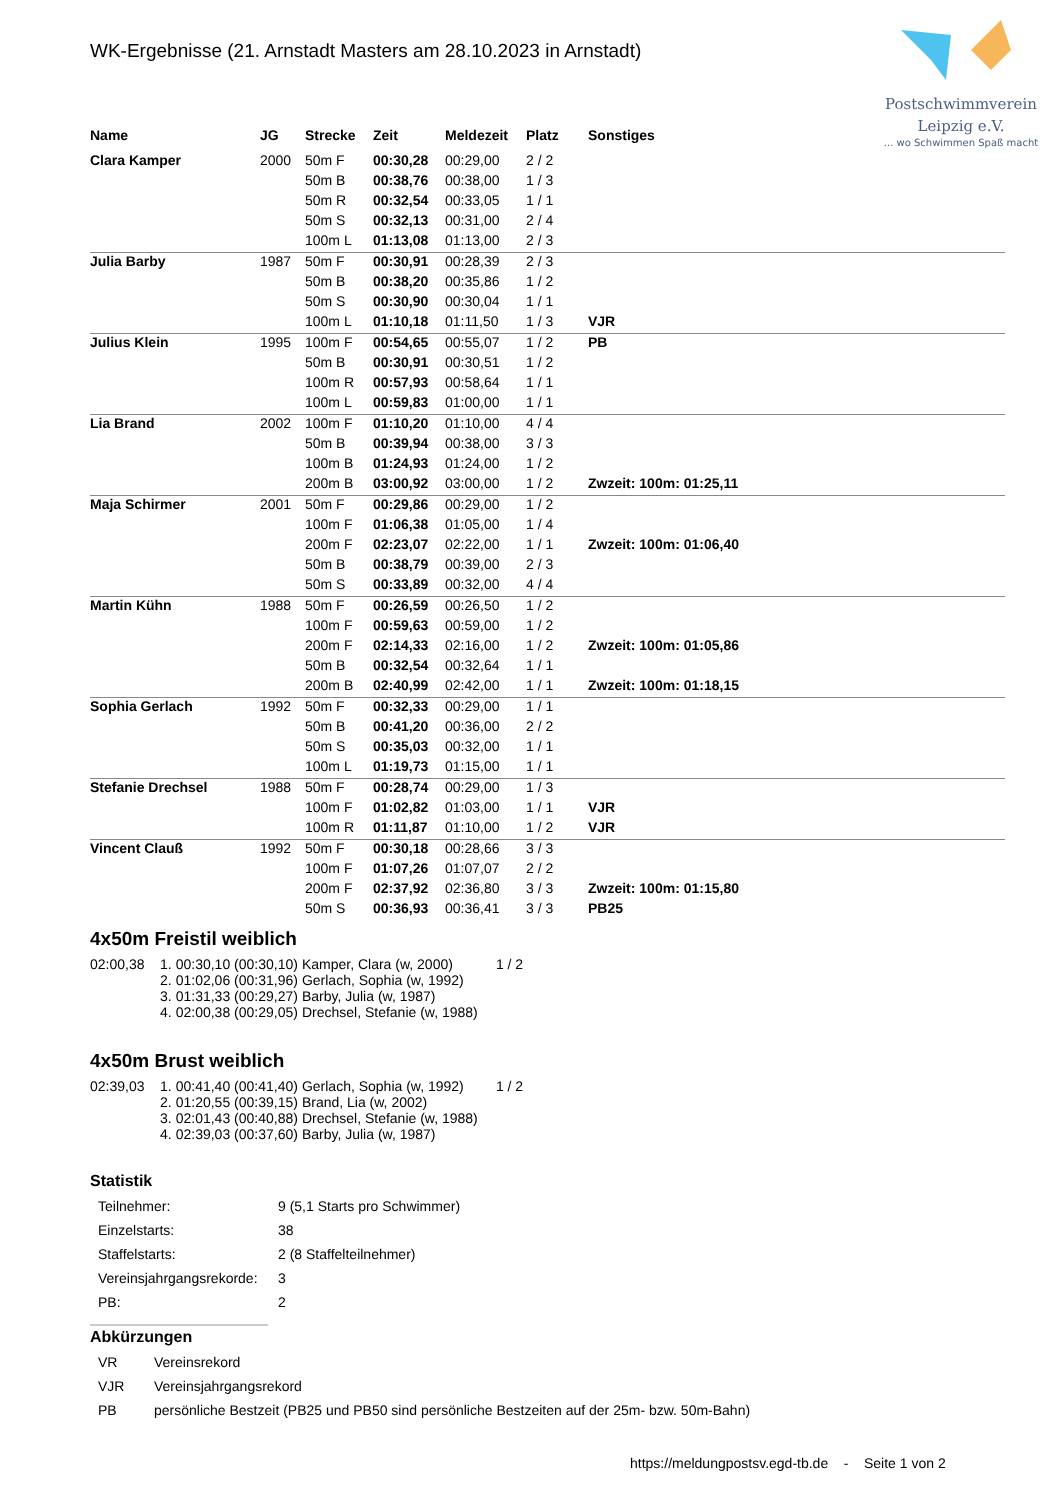Postschwimmverein
Leipzig e.V.
... wo Schwimmen Spaß macht
WK-Ergebnisse (21. Arnstadt Masters am 28.10.2023 in Arnstadt)
| Name | JG | Strecke | Zeit | Meldezeit | Platz | Sonstiges |
| --- | --- | --- | --- | --- | --- | --- |
| Clara Kamper | 2000 | 50m F | 00:30,28 | 00:29,00 | 2 / 2 | |
| | | 50m B | 00:38,76 | 00:38,00 | 1 / 3 | |
| | | 50m R | 00:32,54 | 00:33,05 | 1 / 1 | |
| | | 50m S | 00:32,13 | 00:31,00 | 2 / 4 | |
| | | 100m L | 01:13,08 | 01:13,00 | 2 / 3 | |
| Julia Barby | 1987 | 50m F | 00:30,91 | 00:28,39 | 2 / 3 | |
| | | 50m B | 00:38,20 | 00:35,86 | 1 / 2 | |
| | | 50m S | 00:30,90 | 00:30,04 | 1 / 1 | |
| | | 100m L | 01:10,18 | 01:11,50 | 1 / 3 | VJR |
| Julius Klein | 1995 | 100m F | 00:54,65 | 00:55,07 | 1 / 2 | PB |
| | | 50m B | 00:30,91 | 00:30,51 | 1 / 2 | |
| | | 100m R | 00:57,93 | 00:58,64 | 1 / 1 | |
| | | 100m L | 00:59,83 | 01:00,00 | 1 / 1 | |
| Lia Brand | 2002 | 100m F | 01:10,20 | 01:10,00 | 4 / 4 | |
| | | 50m B | 00:39,94 | 00:38,00 | 3 / 3 | |
| | | 100m B | 01:24,93 | 01:24,00 | 1 / 2 | |
| | | 200m B | 03:00,92 | 03:00,00 | 1 / 2 | Zwzeit: 100m: 01:25,11 |
| Maja Schirmer | 2001 | 50m F | 00:29,86 | 00:29,00 | 1 / 2 | |
| | | 100m F | 01:06,38 | 01:05,00 | 1 / 4 | |
| | | 200m F | 02:23,07 | 02:22,00 | 1 / 1 | Zwzeit: 100m: 01:06,40 |
| | | 50m B | 00:38,79 | 00:39,00 | 2 / 3 | |
| | | 50m S | 00:33,89 | 00:32,00 | 4 / 4 | |
| Martin Kühn | 1988 | 50m F | 00:26,59 | 00:26,50 | 1 / 2 | |
| | | 100m F | 00:59,63 | 00:59,00 | 1 / 2 | |
| | | 200m F | 02:14,33 | 02:16,00 | 1 / 2 | Zwzeit: 100m: 01:05,86 |
| | | 50m B | 00:32,54 | 00:32,64 | 1 / 1 | |
| | | 200m B | 02:40,99 | 02:42,00 | 1 / 1 | Zwzeit: 100m: 01:18,15 |
| Sophia Gerlach | 1992 | 50m F | 00:32,33 | 00:29,00 | 1 / 1 | |
| | | 50m B | 00:41,20 | 00:36,00 | 2 / 2 | |
| | | 50m S | 00:35,03 | 00:32,00 | 1 / 1 | |
| | | 100m L | 01:19,73 | 01:15,00 | 1 / 1 | |
| Stefanie Drechsel | 1988 | 50m F | 00:28,74 | 00:29,00 | 1 / 3 | |
| | | 100m F | 01:02,82 | 01:03,00 | 1 / 1 | VJR |
| | | 100m R | 01:11,87 | 01:10,00 | 1 / 2 | VJR |
| Vincent Clauß | 1992 | 50m F | 00:30,18 | 00:28,66 | 3 / 3 | |
| | | 100m F | 01:07,26 | 01:07,07 | 2 / 2 | |
| | | 200m F | 02:37,92 | 02:36,80 | 3 / 3 | Zwzeit: 100m: 01:15,80 |
| | | 50m S | 00:36,93 | 00:36,41 | 3 / 3 | PB25 |
4x50m Freistil weiblich
| 02:00,38 | 1. | 00:30,10 (00:30,10) | Kamper, Clara (w, 2000) | 1 / 2 |
| | 2. | 01:02,06 (00:31,96) | Gerlach, Sophia (w, 1992) | |
| | 3. | 01:31,33 (00:29,27) | Barby, Julia (w, 1987) | |
| | 4. | 02:00,38 (00:29,05) | Drechsel, Stefanie (w, 1988) | |
4x50m Brust weiblich
| 02:39,03 | 1. | 00:41,40 (00:41,40) | Gerlach, Sophia (w, 1992) | 1 / 2 |
| | 2. | 01:20,55 (00:39,15) | Brand, Lia (w, 2002) | |
| | 3. | 02:01,43 (00:40,88) | Drechsel, Stefanie (w, 1988) | |
| | 4. | 02:39,03 (00:37,60) | Barby, Julia (w, 1987) | |
Statistik
| Teilnehmer: | 9 (5,1 Starts pro Schwimmer) |
| Einzelstarts: | 38 |
| Staffelstarts: | 2 (8 Staffelteilnehmer) |
| Vereinsjahrgangsrekorde: | 3 |
| PB: | 2 |
Abkürzungen
| VR | Vereinsrekord |
| VJR | Vereinsjahrgangsrekord |
| PB | persönliche Bestzeit (PB25 und PB50 sind persönliche Bestzeiten auf der 25m- bzw. 50m-Bahn) |
https://meldungpostsv.egd-tb.de - Seite 1 von 2